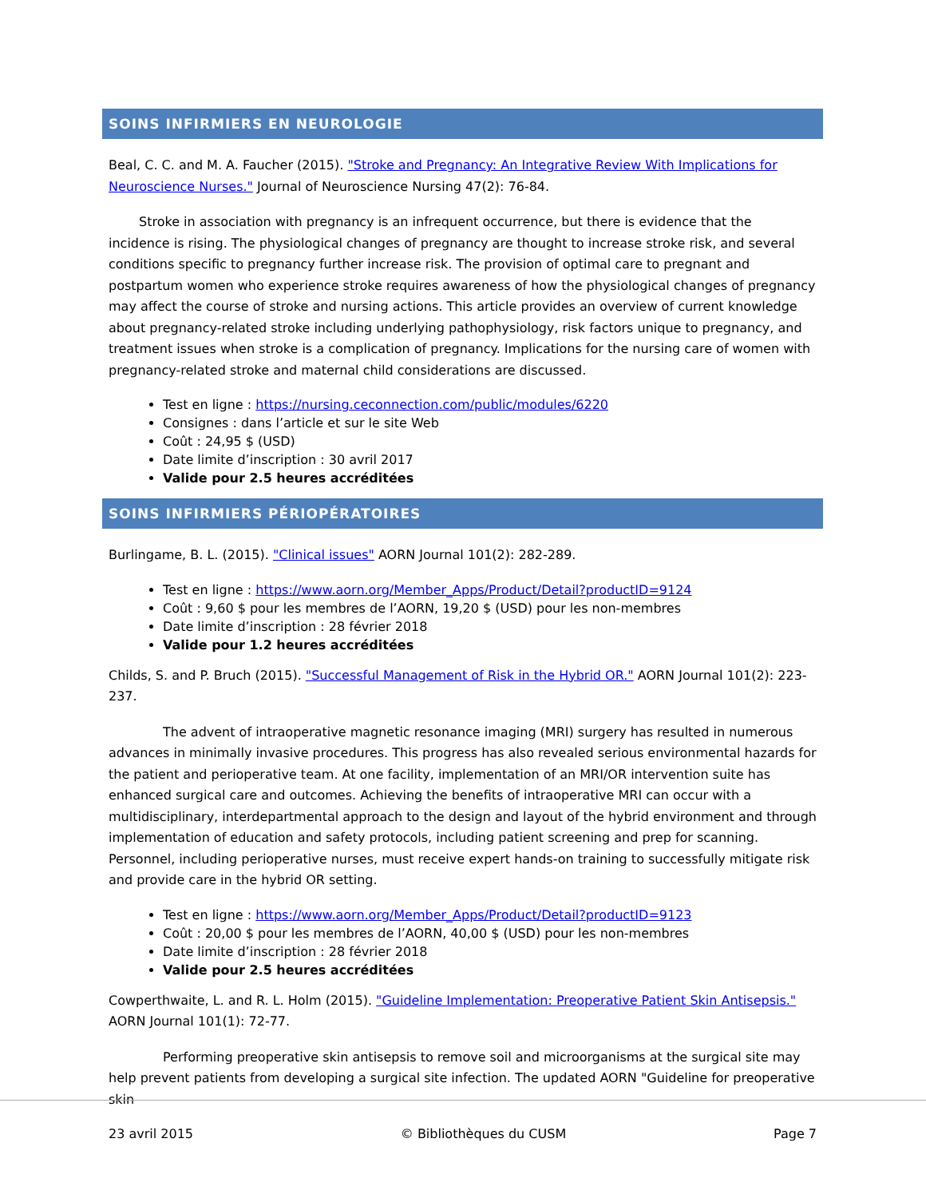SOINS INFIRMIERS EN NEUROLOGIE
Beal, C. C. and M. A. Faucher (2015). "Stroke and Pregnancy: An Integrative Review With Implications for Neuroscience Nurses." Journal of Neuroscience Nursing 47(2): 76-84.
Stroke in association with pregnancy is an infrequent occurrence, but there is evidence that the incidence is rising. The physiological changes of pregnancy are thought to increase stroke risk, and several conditions specific to pregnancy further increase risk. The provision of optimal care to pregnant and postpartum women who experience stroke requires awareness of how the physiological changes of pregnancy may affect the course of stroke and nursing actions. This article provides an overview of current knowledge about pregnancy-related stroke including underlying pathophysiology, risk factors unique to pregnancy, and treatment issues when stroke is a complication of pregnancy. Implications for the nursing care of women with pregnancy-related stroke and maternal child considerations are discussed.
Test en ligne : https://nursing.ceconnection.com/public/modules/6220
Consignes : dans l’article et sur le site Web
Coût : 24,95 $ (USD)
Date limite d’inscription : 30 avril 2017
Valide pour 2.5 heures accréditées
SOINS INFIRMIERS PÉRIOPÉRATOIRES
Burlingame, B. L. (2015). "Clinical issues" AORN Journal 101(2): 282-289.
Test en ligne : https://www.aorn.org/Member_Apps/Product/Detail?productID=9124
Coût : 9,60 $ pour les membres de l’AORN, 19,20 $ (USD) pour les non-membres
Date limite d’inscription : 28 février 2018
Valide pour 1.2 heures accréditées
Childs, S. and P. Bruch (2015). "Successful Management of Risk in the Hybrid OR." AORN Journal 101(2): 223-237.
The advent of intraoperative magnetic resonance imaging (MRI) surgery has resulted in numerous advances in minimally invasive procedures. This progress has also revealed serious environmental hazards for the patient and perioperative team. At one facility, implementation of an MRI/OR intervention suite has enhanced surgical care and outcomes. Achieving the benefits of intraoperative MRI can occur with a multidisciplinary, interdepartmental approach to the design and layout of the hybrid environment and through implementation of education and safety protocols, including patient screening and prep for scanning. Personnel, including perioperative nurses, must receive expert hands-on training to successfully mitigate risk and provide care in the hybrid OR setting.
Test en ligne : https://www.aorn.org/Member_Apps/Product/Detail?productID=9123
Coût : 20,00 $ pour les membres de l’AORN, 40,00 $ (USD) pour les non-membres
Date limite d’inscription : 28 février 2018
Valide pour 2.5 heures accréditées
Cowperthwaite, L. and R. L. Holm (2015). "Guideline Implementation: Preoperative Patient Skin Antisepsis." AORN Journal 101(1): 72-77.
Performing preoperative skin antisepsis to remove soil and microorganisms at the surgical site may help prevent patients from developing a surgical site infection. The updated AORN "Guideline for preoperative skin
23 avril 2015 © Bibliothèques du CUSM Page 7